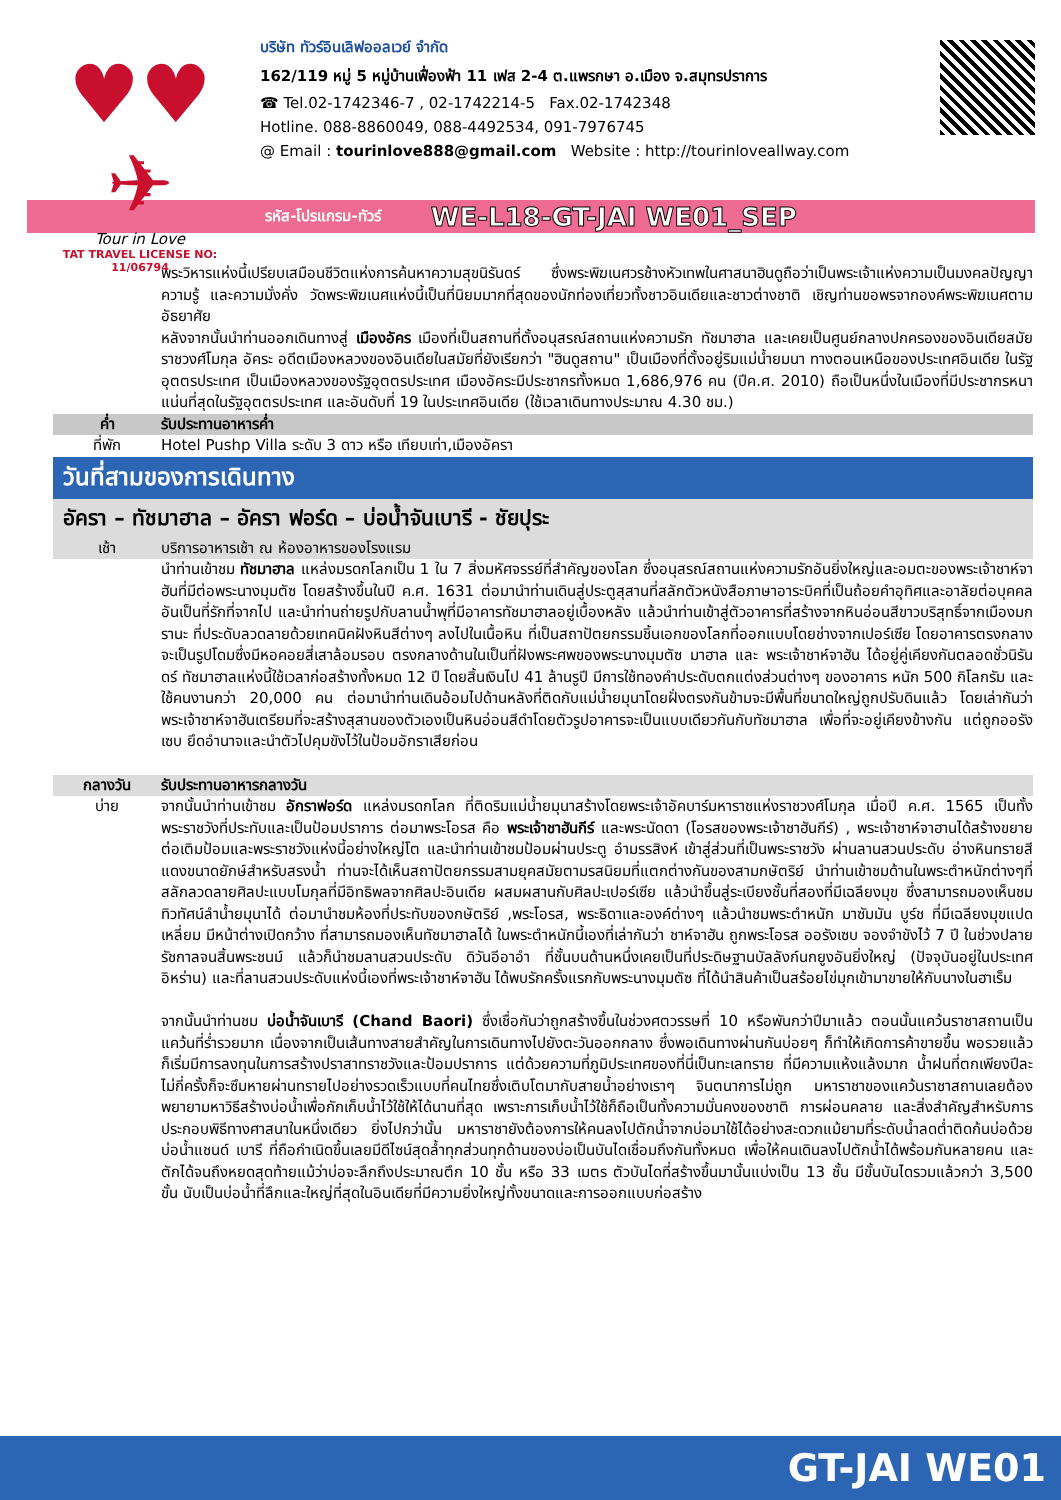♥♥ ✈
Tour in Love
TAT TRAVEL LICENSE NO: 11/06794
บริษัท ทัวร์อินเลิฟออลเวย์ จำกัด
162/119 หมู่ 5 หมู่บ้านเฟื่องฟ้า 11 เฟส 2-4 ต.แพรกษา อ.เมือง จ.สมุทรปราการ
☎ Tel.02-1742346-7 , 02-1742214-5 Fax.02-1742348
Hotline. 088-8860049, 088-4492534, 091-7976745
@ Email : tourinlove888@gmail.com Website : http://tourinloveallway.com
รหัส-โปรแกรม-ทัวร์ WE-L18-GT-JAI WE01_SEP
พระวิหารแห่งนี้เปรียบเสมือนชีวิตแห่งการค้นหาความสุขนิรันดร์ ซึ่งพระพิฆเนศวรช้างหัวเทพในศาสนาฮินดูถือว่าเป็นพระเจ้าแห่งความเป็นมงคลปัญญา ความรู้ และความมั่งคั่ง วัดพระพิฆเนศแห่งนี้เป็นที่นิยมมากที่สุดของนักท่องเที่ยวทั้งชาวอินเดียและชาวต่างชาติ เชิญท่านขอพรจากองค์พระพิฆเนศตามอัธยาศัย
หลังจากนั้นนำท่านออกเดินทางสู่ เมืองอัคร เมืองที่เป็นสถานที่ตั้งอนุสรณ์สถานแห่งความรัก ทัชมาฮาล และเคยเป็นศูนย์กลางปกครองของอินเดียสมัยราชวงศ์โมกุล อัคระ อดีตเมืองหลวงของอินเดียในสมัยที่ยังเรียกว่า "ฮินดูสถาน" เป็นเมืองที่ตั้งอยู่ริมแม่น้ำยมนา ทางตอนเหนือของประเทศอินเดีย ในรัฐอุตตรประเทศ เป็นเมืองหลวงของรัฐอุตตรประเทศ เมืองอัคระมีประชากรทั้งหมด 1,686,976 คน (ปีค.ศ. 2010) ถือเป็นหนึ่งในเมืองที่มีประชากรหนาแน่นที่สุดในรัฐอุตตรประเทศ และอันดับที่ 19 ในประเทศอินเดีย (ใช้เวลาเดินทางประมาณ 4.30 ชม.)
ค่ำ รับประทานอาหารค่ำ
ที่พัก Hotel Pushp Villa ระดับ 3 ดาว หรือ เทียบเท่า,เมืองอัครา
วันที่สามของการเดินทาง
อัครา – ทัชมาฮาล – อัครา ฟอร์ด – บ่อน้ำจันเบารี - ชัยปุระ
เช้า บริการอาหารเช้า ณ ห้องอาหารของโรงแรม
นำท่านเข้าชม ทัชมาฮาล แหล่งมรดกโลกเป็น 1 ใน 7 สิ่งมหัศจรรย์ที่สำคัญของโลก ซึ่งอนุสรณ์สถานแห่งความรักอันยิ่งใหญ่และอมตะของพระเจ้าชาห์จาฮันที่มีต่อพระนางมุมตัซ โดยสร้างขึ้นในปี ค.ศ. 1631 ต่อมานำท่านเดินสู่ประตูสุสานที่สลักตัวหนังสือภาษาอาระบิคที่เป็นถ้อยคำอุทิศและอาลัยต่อบุคคลอันเป็นที่รักที่จากไป และนำท่านถ่ายรูปกับลานน้ำพุที่มีอาคารทัชมาฮาลอยู่เบื้องหลัง แล้วนำท่านเข้าสู่ตัวอาคารที่สร้างจากหินอ่อนสีขาวบริสุทธิ์จากเมืองมกรานะ ที่ประดับลวดลายด้วยเทคนิคฝังหินสีต่างๆ ลงไปในเนื้อหิน ที่เป็นสถาปัตยกรรมชิ้นเอกของโลกที่ออกแบบโดยช่างจากเปอร์เซีย โดยอาคารตรงกลางจะเป็นรูปโดมซึ่งมีหอคอยสี่เสาล้อมรอบ ตรงกลางด้านในเป็นที่ฝังพระศพของพระนางมุมตัซ มาฮาล และ พระเจ้าชาห์จาฮัน ได้อยู่คู่เคียงกันตลอดชั่วนิรันดร์ ทัชมาฮาลแห่งนี้ใช้เวลาก่อสร้างทั้งหมด 12 ปี โดยสิ้นเงินไป 41 ล้านรูปี มีการใช้ทองคำประดับตกแต่งส่วนต่างๆ ของอาคาร หนัก 500 กิโลกรัม และใช้คนงานกว่า 20,000 คน ต่อมานำท่านเดินอ้อมไปด้านหลังที่ติดกับแม่น้ำยมุนาโดยฝั่งตรงกันข้ามจะมีพื้นที่ขนาดใหญ่ถูกปรับดินแล้ว โดยเล่ากันว่าพระเจ้าชาห์จาฮันเตรียมที่จะสร้างสุสานของตัวเองเป็นหินอ่อนสีดำโดยตัวรูปอาคารจะเป็นแบบเดียวกันกับทัชมาฮาล เพื่อที่จะอยู่เคียงข้างกัน แต่ถูกออรังเซบ ยึดอำนาจและนำตัวไปคุมขังไว้ในป้อมอักราเสียก่อน
กลางวัน รับประทานอาหารกลางวัน
บ่าย จากนั้นนำท่านเข้าชม อักราฟอร์ด แหล่งมรดกโลก ที่ติดริมแม่น้ำยมุนาสร้างโดยพระเจ้าอัคบาร์มหาราชแห่งราชวงศ์โมกุล เมื่อปี ค.ศ. 1565 เป็นทั้งพระราชวังที่ประทับและเป็นป้อมปราการ ต่อมาพระโอรส คือ พระเจ้าชาฮันกีร์ และพระนัดดา (โอรสของพระเจ้าชาฮันกีร์) , พระเจ้าชาห์จาฮานได้สร้างขยายต่อเติมป้อมและพระราชวังแห่งนี้อย่างใหญ่โต และนำท่านเข้าชมป้อมผ่านประตู อำมรรสิงห์ เข้าสู่ส่วนที่เป็นพระราชวัง ผ่านลานสวนประดับ อ่างหินทรายสีแดงขนาดยักษ์สำหรับสรงน้ำ ท่านจะได้เห็นสถาปัตยกรรมสามยุคสมัยตามรสนิยมที่แตกต่างกันของสามกษัตริย์ นำท่านเข้าชมด้านในพระตำหนักต่างๆที่สลักลวดลายศิลปะแบบโมกุลที่มีอิทธิพลจากศิลปะอินเดีย ผสมผสานกับศิลปะเปอร์เซีย แล้วนำขึ้นสู่ระเบียงชั้นที่สองที่มีเฉลียงมุข ซึ่งสามารถมองเห็นชมทิวทัศน์ลำน้ำยมุนาได้ ต่อมานำชมห้องที่ประทับของกษัตริย์ ,พระโอรส, พระธิดาและองค์ต่างๆ แล้วนำชมพระตำหนัก มาซัมมัน บูร์ช ที่มีเฉลียงมุขแปดเหลี่ยม มีหน้าต่างเปิดกว้าง ที่สามารถมองเห็นทัชมาฮาลได้ ในพระตำหนักนี้เองที่เล่ากันว่า ชาห์จาฮัน ถูกพระโอรส ออรังเซบ จองจำขังไว้ 7 ปี ในช่วงปลายรัชกาลจนสิ้นพระชนม์ แล้วก็นำชมลานสวนประดับ ดิวันอีอาอำ ที่ชั้นบนด้านหนึ่งเคยเป็นที่ประดิษฐานบัลลังก์นกยูงอันยิ่งใหญ่ (ปัจจุบันอยู่ในประเทศอิหร่าน) และที่ลานสวนประดับแห่งนี้เองที่พระเจ้าชาห์จาฮัน ได้พบรักครั้งแรกกับพระนางมุมตัซ ที่ได้นำสินค้าเป็นสร้อยไข่มุกเข้ามาขายให้กับนางในฮาเร็ม
จากนั้นนำท่านชม บ่อน้ำจันเบารี (Chand Baori) ซึ่งเชื่อกันว่าถูกสร้างขึ้นในช่วงศตวรรษที่ 10 หรือพันกว่าปีมาแล้ว ตอนนั้นแคว้นราชาสถานเป็นแคว้นที่ร่ำรวยมาก เนื่องจากเป็นเส้นทางสายสำคัญในการเดินทางไปยังตะวันออกกลาง ซึ่งพอเดินทางผ่านกันบ่อยๆ ก็ทำให้เกิดการค้าขายขึ้น พอรวยแล้วก็เริ่มมีการลงทุนในการสร้างปราสาทราชวังและป้อมปราการ แต่ด้วยความที่ภูมิประเทศของที่นี่เป็นทะเลทราย ที่มีความแห้งแล้งมาก น้ำฝนที่ตกเพียงปีละไม่กี่ครั้งก็จะซึมหายผ่านทรายไปอย่างรวดเร็วแบบที่คนไทยซึ่งเติบโตมากับสายน้ำอย่างเราๆ จินตนาการไม่ถูก มหาราชาของแคว้นราชาสถานเลยต้องพยายามหาวิธีสร้างบ่อน้ำเพื่อกักเก็บน้ำไว้ใช้ให้ได้นานที่สุด เพราะการเก็บน้ำไว้ใช้ก็ถือเป็นทั้งความมั่นคงของชาติ การผ่อนคลาย และสิ่งสำคัญสำหรับการประกอบพิธีทางศาสนาในหนึ่งเดียว ยิ่งไปกว่านั้น มหาราชายังต้องการให้คนลงไปตักน้ำจากบ่อมาใช้ได้อย่างสะดวกแม้ยามที่ระดับน้ำลดต่ำติดก้นบ่อด้วย บ่อน้ำแชนด์ เบารี ที่ถือกำเนิดขึ้นเลยมีดีไซน์สุดล้ำทุกส่วนทุกด้านของบ่อเป็นบันไดเชื่อมถึงกันทั้งหมด เพื่อให้คนเดินลงไปตักน้ำได้พร้อมกันหลายคน และตักได้จนถึงหยดสุดท้ายแม้ว่าบ่อจะลึกถึงประมาณตึก 10 ชั้น หรือ 33 เมตร ตัวบันไดที่สร้างขึ้นมานั้นแบ่งเป็น 13 ชั้น มีขั้นบันไดรวมแล้วกว่า 3,500 ขั้น นับเป็นบ่อน้ำที่ลึกและใหญ่ที่สุดในอินเดียที่มีความยิ่งใหญ่ทั้งขนาดและการออกแบบก่อสร้าง
GT-JAI WE01